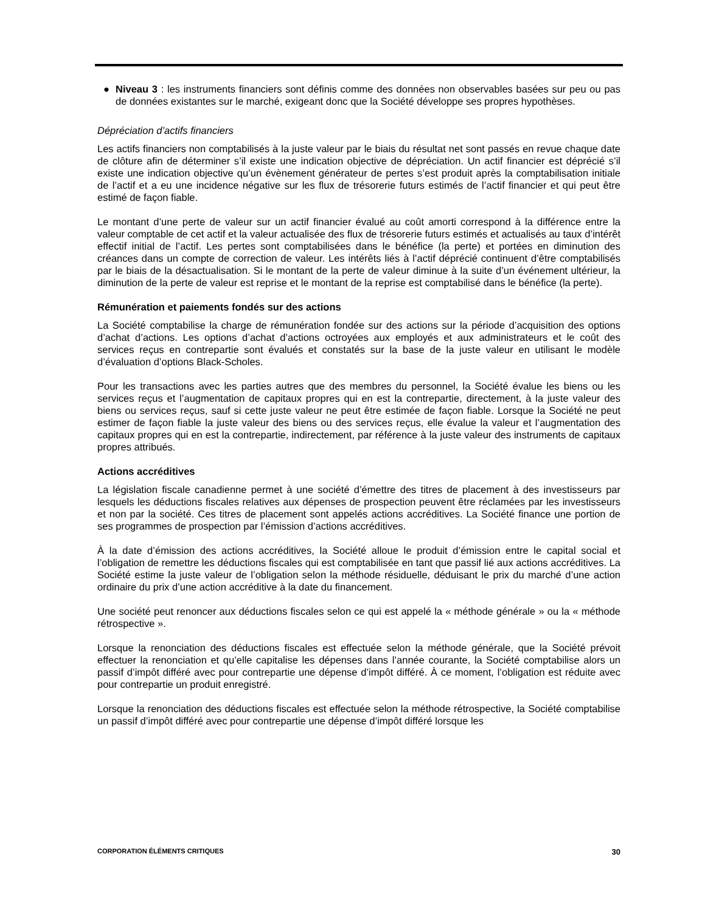● Niveau 3 : les instruments financiers sont définis comme des données non observables basées sur peu ou pas de données existantes sur le marché, exigeant donc que la Société développe ses propres hypothèses.
Dépréciation d’actifs financiers
Les actifs financiers non comptabilisés à la juste valeur par le biais du résultat net sont passés en revue chaque date de clôture afin de déterminer s’il existe une indication objective de dépréciation. Un actif financier est déprécié s’il existe une indication objective qu’un évènement générateur de pertes s’est produit après la comptabilisation initiale de l’actif et a eu une incidence négative sur les flux de trésorerie futurs estimés de l’actif financier et qui peut être estimé de façon fiable.
Le montant d’une perte de valeur sur un actif financier évalué au coût amorti correspond à la différence entre la valeur comptable de cet actif et la valeur actualisée des flux de trésorerie futurs estimés et actualisés au taux d’intérêt effectif initial de l’actif. Les pertes sont comptabilisées dans le bénéfice (la perte) et portées en diminution des créances dans un compte de correction de valeur. Les intérêts liés à l’actif déprécié continuent d’être comptabilisés par le biais de la désactualisation. Si le montant de la perte de valeur diminue à la suite d’un événement ultérieur, la diminution de la perte de valeur est reprise et le montant de la reprise est comptabilisé dans le bénéfice (la perte).
Rémunération et paiements fondés sur des actions
La Société comptabilise la charge de rémunération fondée sur des actions sur la période d’acquisition des options d’achat d’actions. Les options d’achat d’actions octroyées aux employés et aux administrateurs et le coût des services reçus en contrepartie sont évalués et constatés sur la base de la juste valeur en utilisant le modèle d’évaluation d’options Black-Scholes.
Pour les transactions avec les parties autres que des membres du personnel, la Société évalue les biens ou les services reçus et l’augmentation de capitaux propres qui en est la contrepartie, directement, à la juste valeur des biens ou services reçus, sauf si cette juste valeur ne peut être estimée de façon fiable. Lorsque la Société ne peut estimer de façon fiable la juste valeur des biens ou des services reçus, elle évalue la valeur et l’augmentation des capitaux propres qui en est la contrepartie, indirectement, par référence à la juste valeur des instruments de capitaux propres attribués.
Actions accréditives
La législation fiscale canadienne permet à une société d’émettre des titres de placement à des investisseurs par lesquels les déductions fiscales relatives aux dépenses de prospection peuvent être réclamées par les investisseurs et non par la société. Ces titres de placement sont appelés actions accréditives. La Société finance une portion de ses programmes de prospection par l’émission d’actions accréditives.
À la date d’émission des actions accréditives, la Société alloue le produit d’émission entre le capital social et l’obligation de remettre les déductions fiscales qui est comptabilisée en tant que passif lié aux actions accréditives. La Société estime la juste valeur de l’obligation selon la méthode résiduelle, déduisant le prix du marché d’une action ordinaire du prix d’une action accréditive à la date du financement.
Une société peut renoncer aux déductions fiscales selon ce qui est appelé la « méthode générale » ou la « méthode rétrospective ».
Lorsque la renonciation des déductions fiscales est effectuée selon la méthode générale, que la Société prévoit effectuer la renonciation et qu’elle capitalise les dépenses dans l’année courante, la Société comptabilise alors un passif d’impôt différé avec pour contrepartie une dépense d’impôt différé. À ce moment, l’obligation est réduite avec pour contrepartie un produit enregistré.
Lorsque la renonciation des déductions fiscales est effectuée selon la méthode rétrospective, la Société comptabilise un passif d’impôt différé avec pour contrepartie une dépense d’impôt différé lorsque les
CORPORATION ÉLÉMENTS CRITIQUES 30